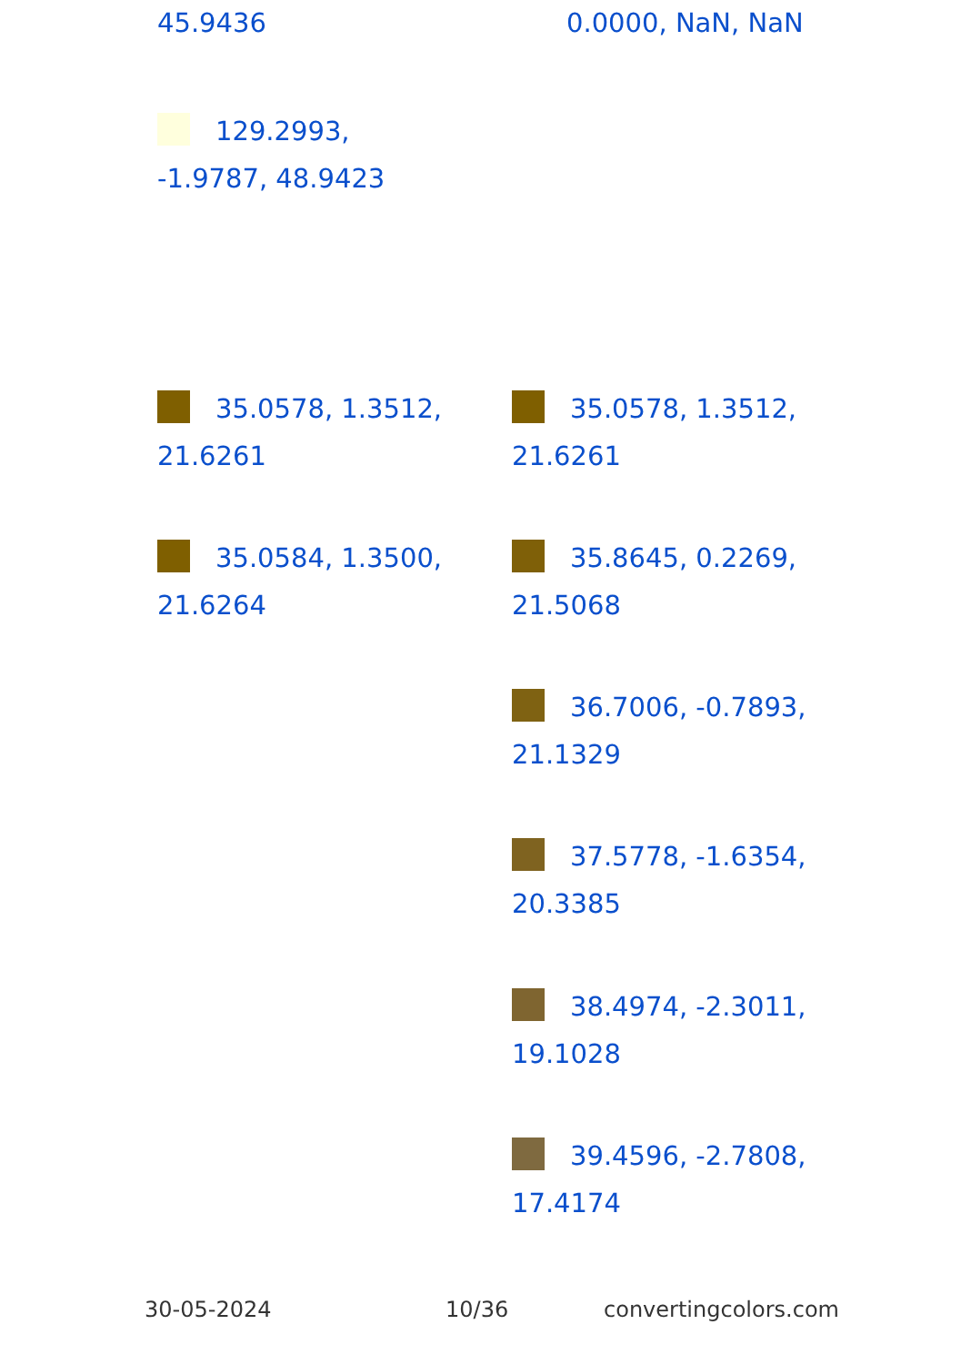45.9436 0.0000, NaN, NaN
129.2993, -1.9787, 48.9423
35.0578, 1.3512, 21.6261
35.0578, 1.3512, 21.6261
35.0584, 1.3500, 21.6264
35.8645, 0.2269, 21.5068
36.7006, -0.7893, 21.1329
37.5778, -1.6354, 20.3385
38.4974, -2.3011, 19.1028
39.4596, -2.7808, 17.4174
30-05-2024 10/36 convertingcolors.com